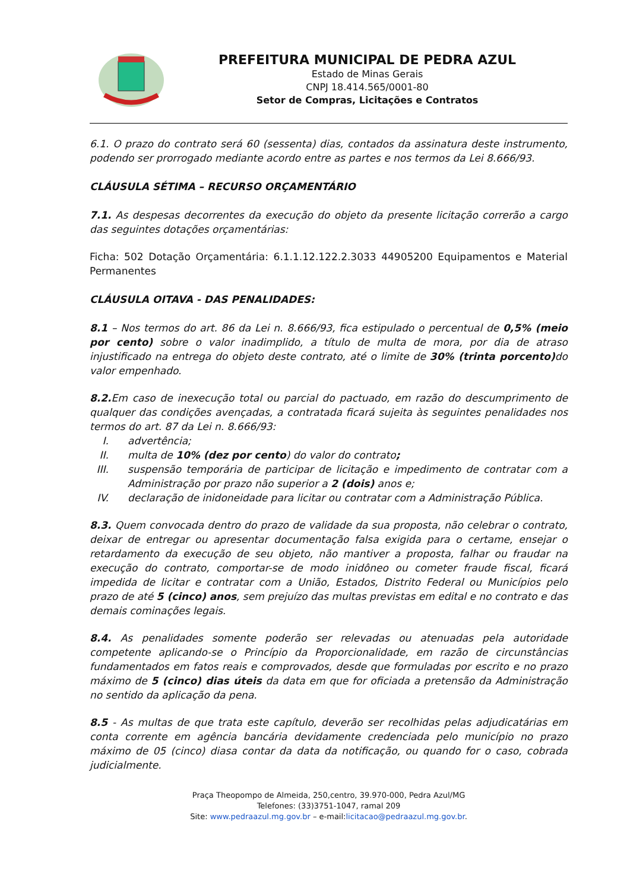PREFEITURA MUNICIPAL DE PEDRA AZUL
Estado de Minas Gerais
CNPJ 18.414.565/0001-80
Setor de Compras, Licitações e Contratos
6.1. O prazo do contrato será 60 (sessenta) dias, contados da assinatura deste instrumento, podendo ser prorrogado mediante acordo entre as partes e nos termos da Lei 8.666/93.
CLÁUSULA SÉTIMA – RECURSO ORÇAMENTÁRIO
7.1. As despesas decorrentes da execução do objeto da presente licitação correrão a cargo das seguintes dotações orçamentárias:
Ficha: 502 Dotação Orçamentária: 6.1.1.12.122.2.3033 44905200 Equipamentos e Material Permanentes
CLÁUSULA OITAVA - DAS PENALIDADES:
8.1 – Nos termos do art. 86 da Lei n. 8.666/93, fica estipulado o percentual de 0,5% (meio por cento) sobre o valor inadimplido, a título de multa de mora, por dia de atraso injustificado na entrega do objeto deste contrato, até o limite de 30% (trinta porcento) do valor empenhado.
8.2. Em caso de inexecução total ou parcial do pactuado, em razão do descumprimento de qualquer das condições avençadas, a contratada ficará sujeita às seguintes penalidades nos termos do art. 87 da Lei n. 8.666/93:
I. advertência;
II. multa de 10% (dez por cento) do valor do contrato;
III. suspensão temporária de participar de licitação e impedimento de contratar com a Administração por prazo não superior a 2 (dois) anos e;
IV. declaração de inidoneidade para licitar ou contratar com a Administração Pública.
8.3. Quem convocada dentro do prazo de validade da sua proposta, não celebrar o contrato, deixar de entregar ou apresentar documentação falsa exigida para o certame, ensejar o retardamento da execução de seu objeto, não mantiver a proposta, falhar ou fraudar na execução do contrato, comportar-se de modo inidôneo ou cometer fraude fiscal, ficará impedida de licitar e contratar com a União, Estados, Distrito Federal ou Municípios pelo prazo de até 5 (cinco) anos, sem prejuízo das multas previstas em edital e no contrato e das demais cominações legais.
8.4. As penalidades somente poderão ser relevadas ou atenuadas pela autoridade competente aplicando-se o Princípio da Proporcionalidade, em razão de circunstâncias fundamentados em fatos reais e comprovados, desde que formuladas por escrito e no prazo máximo de 5 (cinco) dias úteis da data em que for oficiada a pretensão da Administração no sentido da aplicação da pena.
8.5 - As multas de que trata este capítulo, deverão ser recolhidas pelas adjudicatárias em conta corrente em agência bancária devidamente credenciada pelo município no prazo máximo de 05 (cinco) diasa contar da data da notificação, ou quando for o caso, cobrada judicialmente.
Praça Theopompo de Almeida, 250,centro, 39.970-000, Pedra Azul/MG
Telefones: (33)3751-1047, ramal 209
Site: www.pedraazul.mg.gov.br – e-mail:licitacao@pedraazul.mg.gov.br.